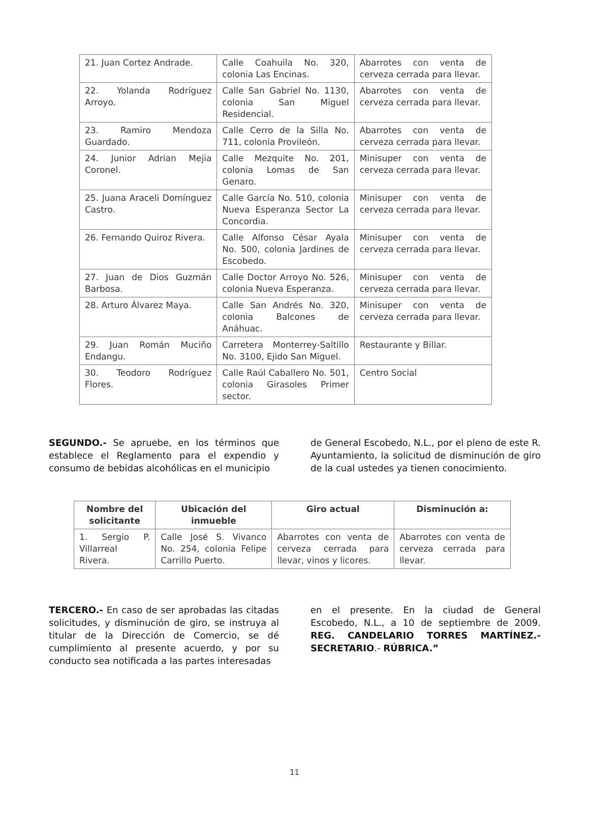| 21. Juan Cortez Andrade. | Calle Coahuila No. 320, colonia Las Encinas. | Abarrotes con venta de cerveza cerrada para llevar. |
| 22. Yolanda Rodríguez Arroyo. | Calle San Gabriel No. 1130, colonia San Miguel Residencial. | Abarrotes con venta de cerveza cerrada para llevar. |
| 23. Ramiro Mendoza Guardado. | Calle Cerro de la Silla No. 711, colonia Provileón. | Abarrotes con venta de cerveza cerrada para llevar. |
| 24. Junior Adrian Mejia Coronel. | Calle Mezquite No. 201, colonia Lomas de San Genaro. | Minisuper con venta de cerveza cerrada para llevar. |
| 25. Juana Araceli Domínguez Castro. | Calle García No. 510, colonia Nueva Esperanza Sector La Concordia. | Minisuper con venta de cerveza cerrada para llevar. |
| 26. Fernando Quiroz Rivera. | Calle Alfonso César Ayala No. 500, colonia Jardines de Escobedo. | Minisuper con venta de cerveza cerrada para llevar. |
| 27. Juan de Dios Guzmán Barbosa. | Calle Doctor Arroyo No. 526, colonia Nueva Esperanza. | Minisuper con venta de cerveza cerrada para llevar. |
| 28. Arturo Álvarez Maya. | Calle San Andrés No. 320, colonia Balcones de Anáhuac. | Minisuper con venta de cerveza cerrada para llevar. |
| 29. Juan Román Muciño Endangu. | Carretera Monterrey-Saltillo No. 3100, Ejido San Miguel. | Restaurante y Billar. |
| 30. Teodoro Rodríguez Flores. | Calle Raúl Caballero No. 501, colonia Girasoles Primer sector. | Centro Social |
SEGUNDO.- Se apruebe, en los términos que establece el Reglamento para el expendio y consumo de bebidas alcohólicas en el municipio
de General Escobedo, N.L., por el pleno de este R. Ayuntamiento, la solicitud de disminución de giro de la cual ustedes ya tienen conocimiento.
| Nombre del solicitante | Ubicación del inmueble | Giro actual | Disminución a: |
| --- | --- | --- | --- |
| 1. Sergio P. Villarreal Rivera. | Calle José S. Vivanco No. 254, colonia Felipe Carrillo Puerto. | Abarrotes con venta de cerveza cerrada para llevar, vinos y licores. | Abarrotes con venta de cerveza cerrada para llevar. |
TERCERO.- En caso de ser aprobadas las citadas solicitudes, y disminución de giro, se instruya al titular de la Dirección de Comercio, se dé cumplimiento al presente acuerdo, y por su conducto sea notificada a las partes interesadas
en el presente. En la ciudad de General Escobedo, N.L., a 10 de septiembre de 2009. REG. CANDELARIO TORRES MARTÍNEZ.- SECRETARIO.- RÚBRICA.”
11